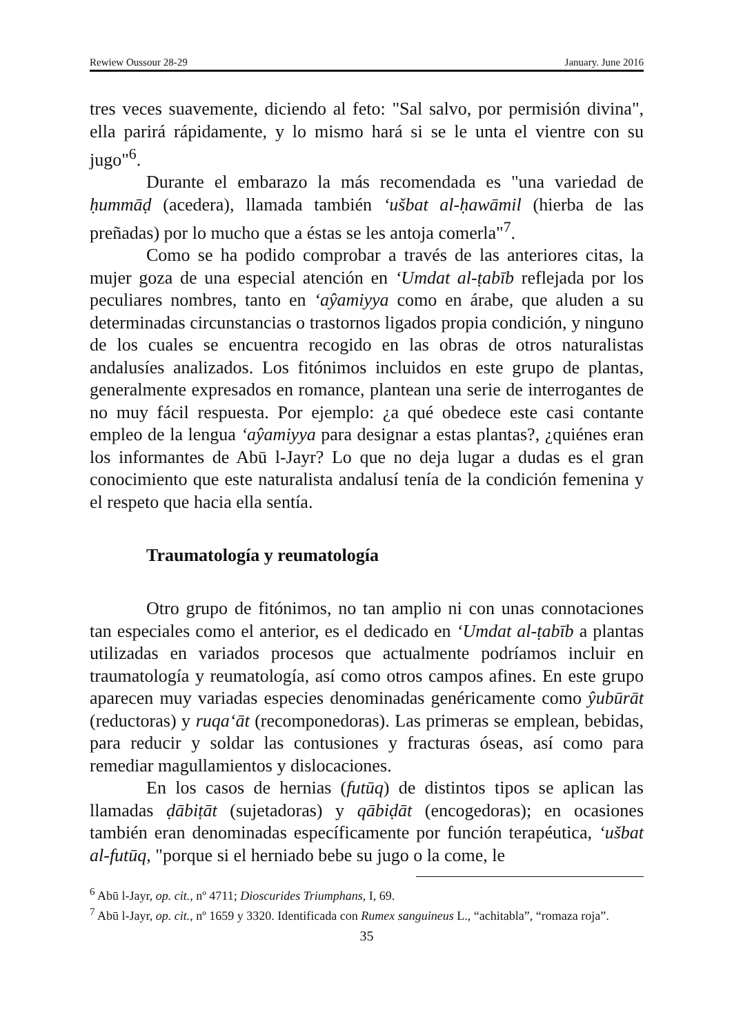Rewiew Oussour 28-29 January. June 2016
tres veces suavemente, diciendo al feto: "Sal salvo, por permisión divina", ella parirá rápidamente, y lo mismo hará si se le unta el vientre con su jugo"<sup>6</sup>.
Durante el embarazo la más recomendada es "una variedad de ḥummāḍ (acedera), llamada también ‘ušbat al-ḥawāmil (hierba de las preñadas) por lo mucho que a éstas se les antoja comerla"<sup>7</sup>.
Como se ha podido comprobar a través de las anteriores citas, la mujer goza de una especial atención en ‘Umdat al-ṭabīb reflejada por los peculiares nombres, tanto en ‘aŷamiyya como en árabe, que aluden a su determinadas circunstancias o trastornos ligados propia condición, y ninguno de los cuales se encuentra recogido en las obras de otros naturalistas andalusíes analizados. Los fitónimos incluidos en este grupo de plantas, generalmente expresados en romance, plantean una serie de interrogantes de no muy fácil respuesta. Por ejemplo: ¿a qué obedece este casi contante empleo de la lengua ‘aŷamiyya para designar a estas plantas?, ¿quiénes eran los informantes de Abū l-Jayr? Lo que no deja lugar a dudas es el gran conocimiento que este naturalista andalusí tenía de la condición femenina y el respeto que hacia ella sentía.
Traumatología y reumatología
Otro grupo de fitónimos, no tan amplio ni con unas connotaciones tan especiales como el anterior, es el dedicado en ‘Umdat al-ṭabīb a plantas utilizadas en variados procesos que actualmente podríamos incluir en traumatología y reumatología, así como otros campos afines. En este grupo aparecen muy variadas especies denominadas genéricamente como ŷubūrāt (reductoras) y ruqa‘āt (recomponedoras). Las primeras se emplean, bebidas, para reducir y soldar las contusiones y fracturas óseas, así como para remediar magullamientos y dislocaciones.
En los casos de hernias (futūq) de distintos tipos se aplican las llamadas ḍābiṭāt (sujetadoras) y qābiḍāt (encogedoras); en ocasiones también eran denominadas específicamente por función terapéutica, ‘ušbat al-futūq, "porque si el herniado bebe su jugo o la come, le
<sup>6</sup> Abū l-Jayr, op. cit., nº 4711; Dioscurides Triumphans, I, 69.
<sup>7</sup> Abū l-Jayr, op. cit., nº 1659 y 3320. Identificada con Rumex sanguineus L., “achitabla”, “romaza roja”.
35